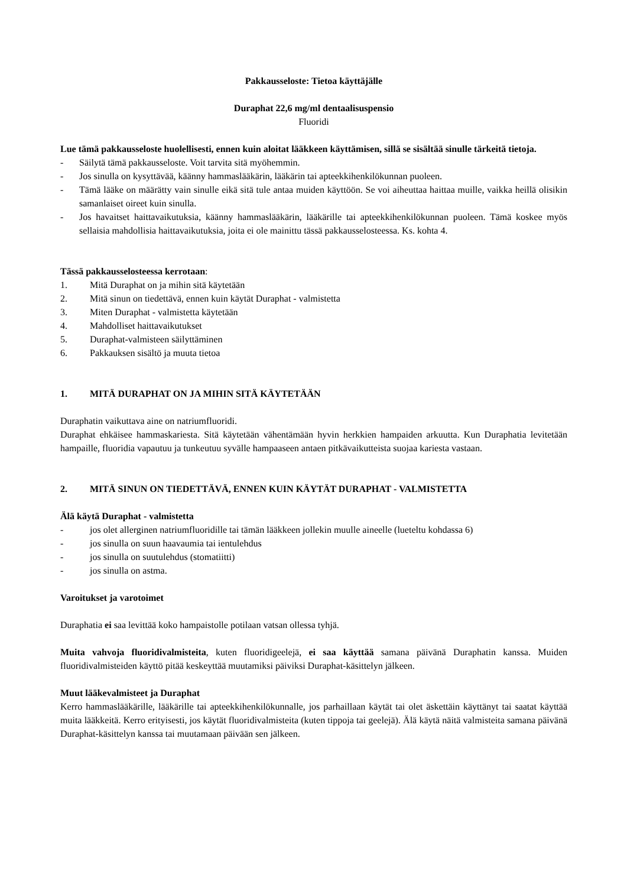Pakkausseloste: Tietoa käyttäjälle
Duraphat 22,6 mg/ml dentaalisuspensio
Fluoridi
Lue tämä pakkausseloste huolellisesti, ennen kuin aloitat lääkkeen käyttämisen, sillä se sisältää sinulle tärkeitä tietoja.
- Säilytä tämä pakkausseloste. Voit tarvita sitä myöhemmin.
- Jos sinulla on kysyttävää, käänny hammaslääkärin, lääkärin tai apteekkihenkilökunnan puoleen.
- Tämä lääke on määrätty vain sinulle eikä sitä tule antaa muiden käyttöön. Se voi aiheuttaa haittaa muille, vaikka heillä olisikin samanlaiset oireet kuin sinulla.
- Jos havaitset haittavaikutuksia, käänny hammaslääkärin, lääkärille tai apteekkihenkilökunnan puoleen. Tämä koskee myös sellaisia mahdollisia haittavaikutuksia, joita ei ole mainittu tässä pakkausselosteessa. Ks. kohta 4.
Tässä pakkausselosteessa kerrotaan:
1. Mitä Duraphat on ja mihin sitä käytetään
2. Mitä sinun on tiedettävä, ennen kuin käytät Duraphat - valmistetta
3. Miten Duraphat - valmistetta käytetään
4. Mahdolliset haittavaikutukset
5. Duraphat-valmisteen säilyttäminen
6. Pakkauksen sisältö ja muuta tietoa
1. MITÄ DURAPHAT ON JA MIHIN SITÄ KÄYTETÄÄN
Duraphatin vaikuttava aine on natriumfluoridi.
Duraphat ehkäisee hammaskariesta. Sitä käytetään vähentämään hyvin herkkien hampaiden arkuutta. Kun Duraphatia levitetään hampaille, fluoridia vapautuu ja tunkeutuu syvälle hampaaseen antaen pitkävaikutteista suojaa kariesta vastaan.
2. MITÄ SINUN ON TIEDETTÄVÄ, ENNEN KUIN KÄYTÄT DURAPHAT - VALMISTETTA
Älä käytä Duraphat - valmistetta
- jos olet allerginen natriumfluoridille tai tämän lääkkeen jollekin muulle aineelle (lueteltu kohdassa 6)
- jos sinulla on suun haavaumia tai ientulehdus
- jos sinulla on suutulehdus (stomatiitti)
- jos sinulla on astma.
Varoitukset ja varotoimet
Duraphatia ei saa levittää koko hampaistolle potilaan vatsan ollessa tyhjä.
Muita vahvoja fluoridivalmisteita, kuten fluoridigeelejä, ei saa käyttää samana päivänä Duraphatin kanssa. Muiden fluoridivalmisteiden käyttö pitää keskeyttää muutamiksi päiviksi Duraphat-käsittelyn jälkeen.
Muut lääkevalmisteet ja Duraphat
Kerro hammaslääkärille, lääkärille tai apteekkihenkilökunnalle, jos parhaillaan käytät tai olet äskettäin käyttänyt tai saatat käyttää muita lääkkeitä. Kerro erityisesti, jos käytät fluoridivalmisteita (kuten tippoja tai geelejä). Älä käytä näitä valmisteita samana päivänä Duraphat-käsittelyn kanssa tai muutamaan päivään sen jälkeen.